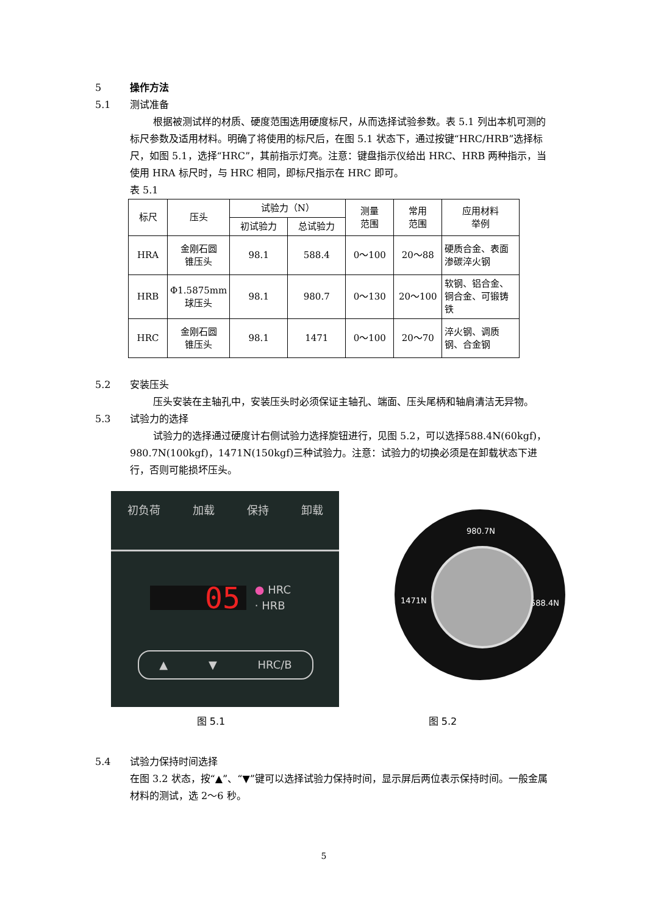5 操作方法
5.1 测试准备
根据被测试样的材质、硬度范围选用硬度标尺，从而选择试验参数。表 5.1 列出本机可测的标尺参数及适用材料。明确了将使用的标尺后，在图 5.1 状态下，通过按键“HRC/HRB”选择标尺，如图 5.1，选择“HRC”，其前指示灯亮。注意：键盘指示仪给出 HRC、HRB 两种指示，当使用 HRA 标尺时，与 HRC 相同，即标尺指示在 HRC 即可。
表 5.1
| 标尺 | 压头 | 试验力（N） | | 测量 范围 | 常用 范围 | 应用材料 举例 |
| | | 初试验力 | 总试验力 | | | |
| HRA | 金刚石圆 锥压头 | 98.1 | 588.4 | 0～100 | 20～88 | 硬质合金、表面渗碳淬火钢 |
| HRB | Φ1.5875mm 球压头 | 98.1 | 980.7 | 0～130 | 20～100 | 软钢、铝合金、铜合金、可锻铸铁 |
| HRC | 金刚石圆 锥压头 | 98.1 | 1471 | 0～100 | 20～70 | 淬火钢、调质钢、合金钢 |
5.2 安装压头
压头安装在主轴孔中，安装压头时必须保证主轴孔、端面、压头尾柄和轴肩清洁无异物。
5.3 试验力的选择
试验力的选择通过硬度计右侧试验力选择旋钮进行，见图 5.2，可以选择588.4N(60kgf)，980.7N(100kgf)，1471N(150kgf)三种试验力。注意：试验力的切换必须是在卸载状态下进行，否则可能损坏压头。
初负荷 加载 保持 卸载
05
● HRC
· HRB
▲ ▼ HRC/B
980.7N
1471N 588.4N
图 5.1 图 5.2
5.4 试验力保持时间选择
在图 3.2 状态，按“▲”、“▼”键可以选择试验力保持时间，显示屏后两位表示保持时间。一般金属材料的测试，选 2～6 秒。
5